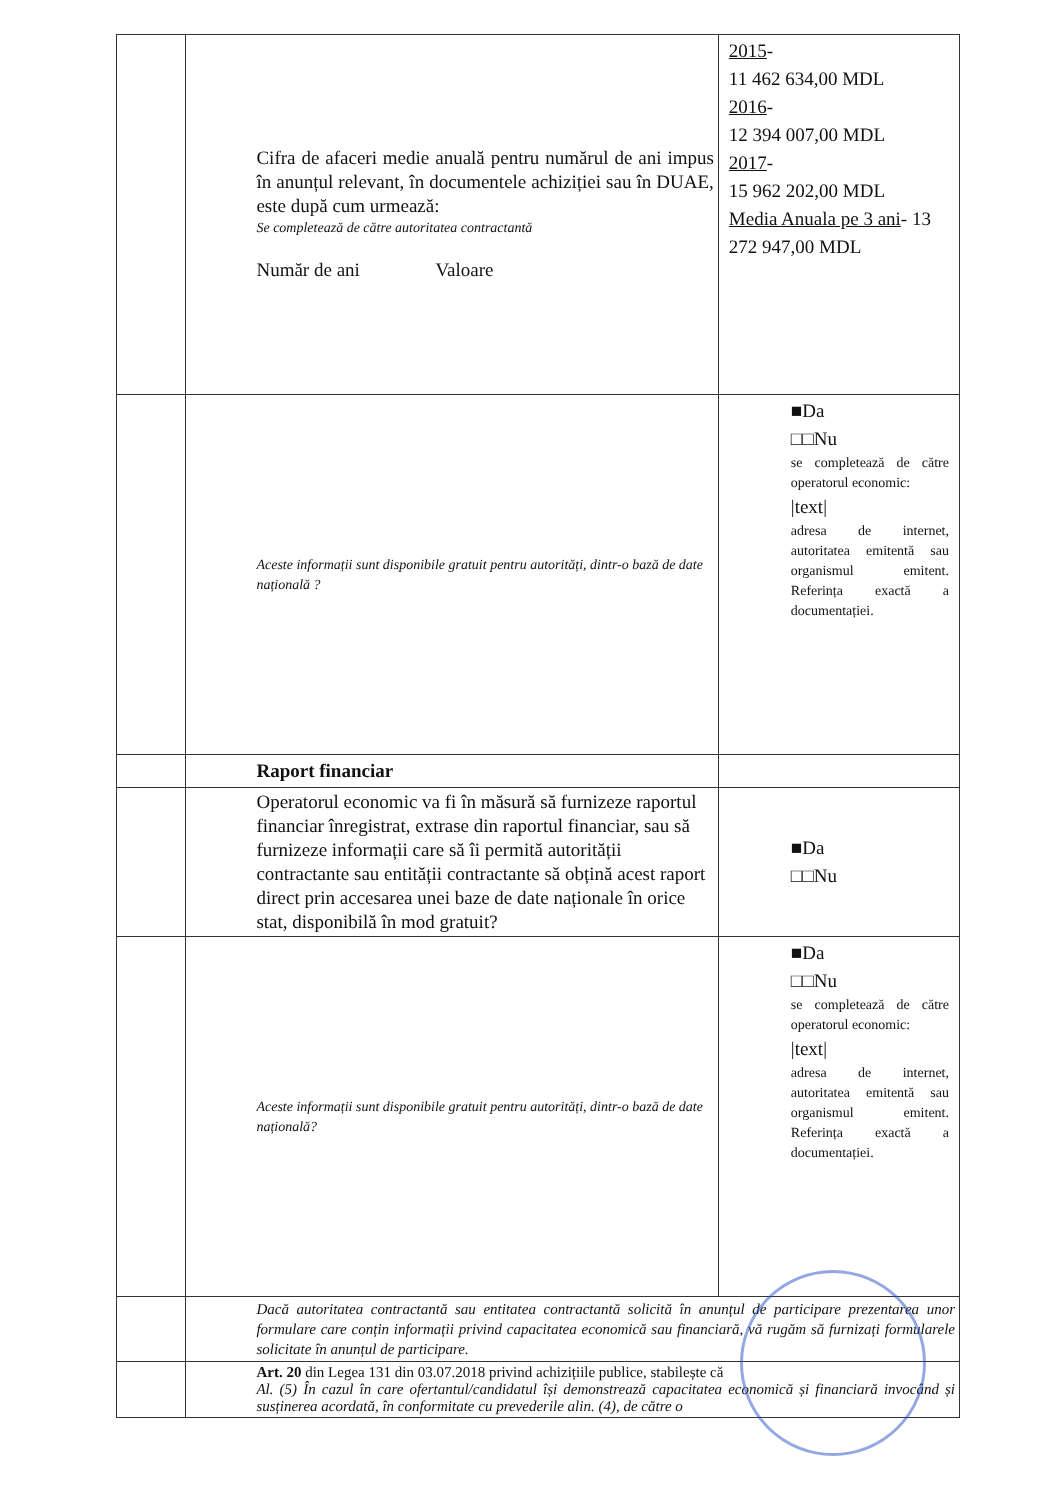| | Cifra de afaceri medie anuală pentru numărul de ani impus în anunțul relevant, în documentele achiziției sau în DUAE, este după cum urmează: Se completează de către autoritatea contractantă Număr de ani Valoare | 2015 - 11 462 634,00 MDL 2016 - 12 394 007,00 MDL 2017 - 15 962 202,00 MDL Media Anuala pe 3 ani - 13 272 947,00 MDL |
| | Aceste informații sunt disponibile gratuit pentru autorități, dintr-o bază de date națională ? | ■Da □□Nu se completează de către operatorul economic: /text/ adresa de internet, autoritatea emitentă sau organismul emitent. Referința exactă a documentației. |
| | Raport financiar | |
| | Operatorul economic va fi în măsură să furnizeze raportul financiar înregistrat, extrase din raportul financiar, sau să furnizeze informații care să îi permită autorității contractante sau entității contractante să obțină acest raport direct prin accesarea unei baze de date naționale în orice stat, disponibilă în mod gratuit? | ■Da □□Nu |
| | Aceste informații sunt disponibile gratuit pentru autorități, dintr-o bază de date națională? | ■Da □□Nu se completează de către operatorul economic: /text/ adresa de internet, autoritatea emitentă sau organismul emitent. Referința exactă a documentației. |
| | Dacă autoritatea contractantă sau entitatea contractantă solicită în anunțul de participare prezentarea unor formulare care conțin informații privind capacitatea economică sau financiară, vă rugăm să furnizați formularele solicitate în anunțul de participare. | |
| | Art. 20 din Legea 131 din 03.07.2018 privind achizițiile publice, stabilește că Al. (5) În cazul în care ofertantul/candidatul își demonstrează capacitatea economică și financiară invocând și susținerea acordată, în conformitate cu prevederile alin. (4), de către o | |